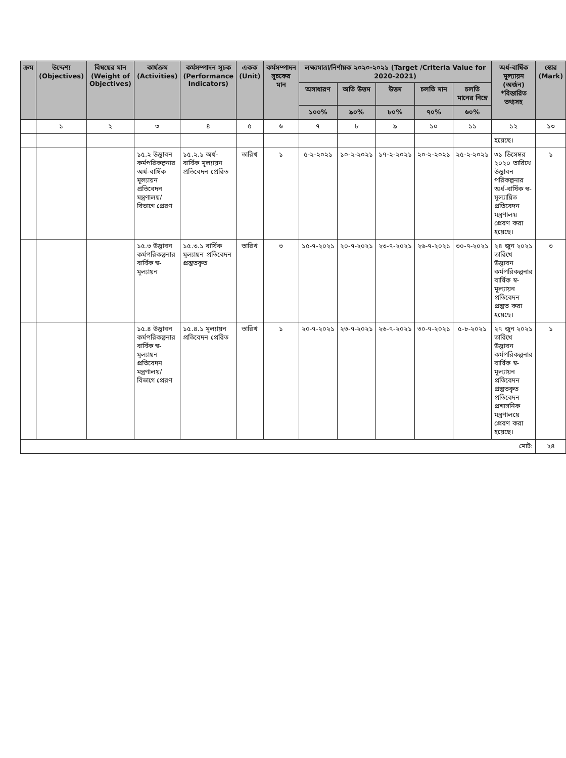| ক্রম | উদ্দেশ্য (Objectives) | বিষয়ের মান (Weight of Objectives) | কার্যক্রম (Activities) | কর্মসম্পাদন সূচক (Performance Indicators) | একক (Unit) | কর্মসম্পাদন সূচকের মান | লক্ষ্যমাত্রা/নির্ণায়ক ২০২০-২০২১ (Target /Criteria Value for 2020-2021) | | | | | অর্ধ-বার্ষিক মূল্যায়ন (অর্জন) *বিস্তারিত তথ্যসহ | স্কোর (Mark) |
| --- | --- | --- | --- | --- | --- | --- | --- | --- | --- | --- | --- | --- | --- |
| | | | | | | | অসাধারণ | অতি উত্তম | উত্তম | চলতি মান | চলতি মানের নিম্নে | | |
| | | | | | | | ১০০% | ৯০% | ৮০% | ৭০% | ৬০% | | |
| | ১ | ২ | ৩ | ৪ | ৫ | ৬ | ৭ | ৮ | ৯ | ১০ | ১১ | ১২ | ১৩ |
| | | | | | | | | | | | | হয়েছে। | |
| | | | ১৫.২ উদ্ভাবন কর্মপরিকল্পনার অর্ধ-বার্ষিক মূল্যায়ন প্রতিবেদন মন্ত্রণালয়/ বিভাগে প্রেরণ | ১৫.২.১ অর্ধ-বার্ষিক মূল্যায়ন প্রতিবেদন প্রেরিত | তারিখ | ১ | ৫-২-২০২১ | ১০-২-২০২১ | ১৭-২-২০২১ | ২০-২-২০২১ | ২৫-২-২০২১ | ৩১ ডিসেম্বর ২০২০ তারিখে উদ্ভাবন পরিকল্পনার অর্ধ-বার্ষিক স্ব-মূল্যায়িত প্রতিবেদন মন্ত্রণালয় প্রেরণ করা হয়েছে। | ১ |
| | | | ১৫.৩ উদ্ভাবন কর্মপরিকল্পনার বার্ষিক স্ব-মূল্যায়ন | ১৫.৩.১ বার্ষিক মূল্যায়ন প্রতিবেদন প্রস্তুতকৃত | তারিখ | ৩ | ১৫-৭-২০২১ | ২০-৭-২০২১ | ২৩-৭-২০২১ | ২৬-৭-২০২১ | ৩০-৭-২০২১ | ২৪ জুন ২০২১ তারিখে উদ্ভাবন কর্মপরিকল্পনার বার্ষিক স্ব-মূল্যায়ন প্রতিবেদন প্রস্তুত করা হয়েছে। | ৩ |
| | | | ১৫.৪ উদ্ভাবন কর্মপরিকল্পনার বার্ষিক স্ব-মূল্যায়ন প্রতিবেদন মন্ত্রণালয়/ বিভাগে প্রেরণ | ১৫.৪.১ মূল্যায়ন প্রতিবেদন প্রেরিত | তারিখ | ১ | ২০-৭-২০২১ | ২৩-৭-২০২১ | ২৬-৭-২০২১ | ৩০-৭-২০২১ | ৫-৮-২০২১ | ২৭ জুন ২০২১ তারিখে উদ্ভাবন কর্মপরিকল্পনার বার্ষিক স্ব-মূল্যায়ন প্রতিবেদন প্রস্তুতকৃত প্রতিবেদন প্রশাসনিক মন্ত্রণালয়ে প্রেরণ করা হয়েছে। | ১ |
| মোট: | | | | | | | | | | | | | ২৪ |